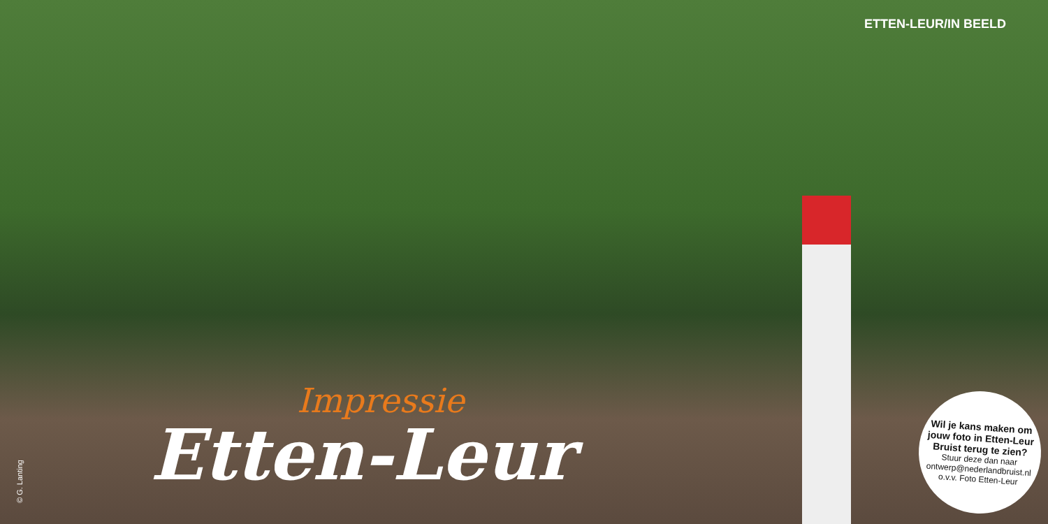ETTEN-LEUR/IN BEELD
Impressie
Etten-Leur
© G. Lanting
Wil je kans maken om jouw foto in Etten-Leur Bruist terug te zien?
Stuur deze dan naar ontwerp@nederlandbruist.nl o.v.v. Foto Etten-Leur